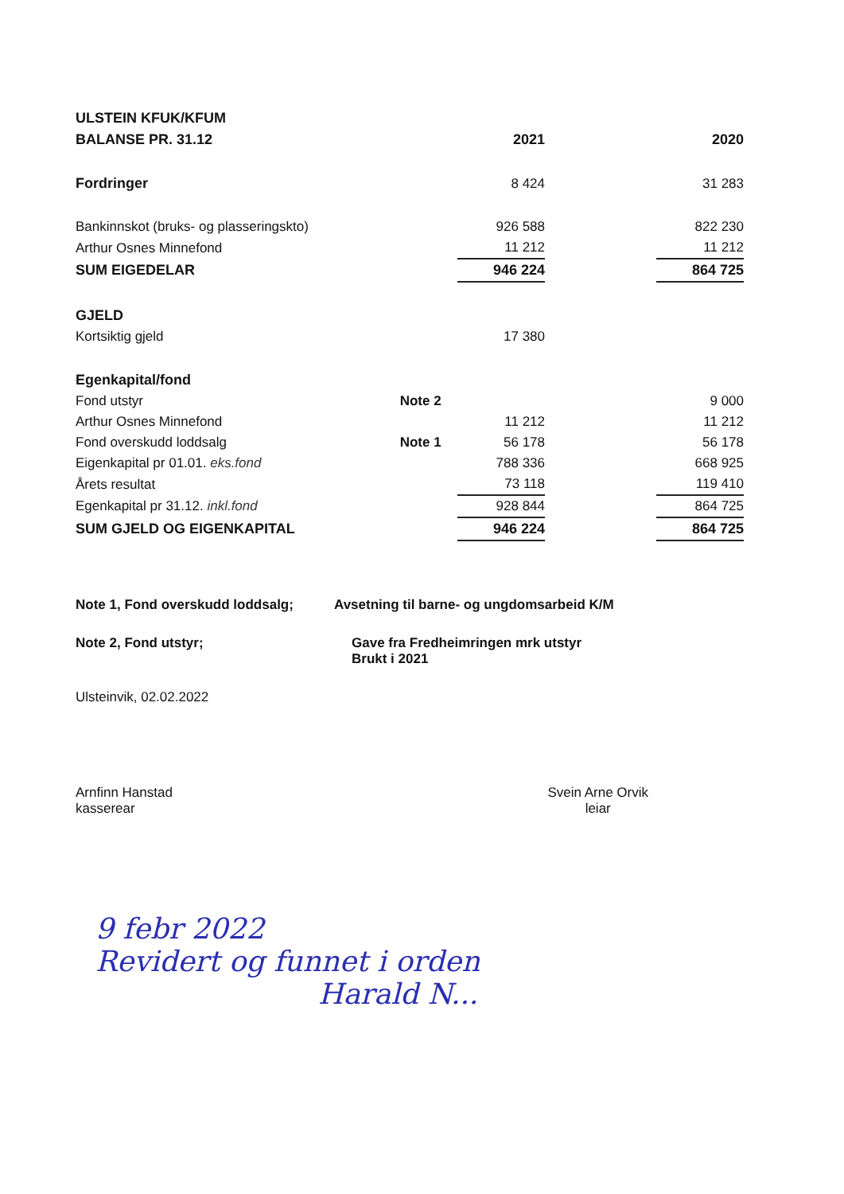| ULSTEIN KFUK/KFUM | | | | |
| BALANSE PR. 31.12 | | 2021 | | 2020 |
| Fordringer | | 8 424 | | 31 283 |
| Bankinnskot (bruks- og plasseringskto) | | 926 588 | | 822 230 |
| Arthur Osnes Minnefond | | 11 212 | | 11 212 |
| SUM EIGEDELAR | | 946 224 | | 864 725 |
| GJELD | | | | |
| Kortsiktig gjeld | | 17 380 | | |
| Egenkapital/fond | | | | |
| Fond utstyr | Note 2 | | | 9 000 |
| Arthur Osnes Minnefond | | 11 212 | | 11 212 |
| Fond overskudd loddsalg | Note 1 | 56 178 | | 56 178 |
| Eigenkapital pr 01.01. eks.fond | | 788 336 | | 668 925 |
| Årets resultat | | 73 118 | | 119 410 |
| Egenkapital pr 31.12. inkl.fond | | 928 844 | | 864 725 |
| SUM GJELD OG EIGENKAPITAL | | 946 224 | | 864 725 |
Note 1, Fond overskudd loddsalg;
Avsetning til barne- og ungdomsarbeid K/M
Note 2, Fond utstyr; Gave fra Fredheimringen mrk utstyr
Brukt i 2021
Ulsteinvik, 02.02.2022
Arnfinn Hanstad
kasserear
Svein Arne Orvik
leiar
9 febr 2022
Revidert og funnet i orden
Harald N...